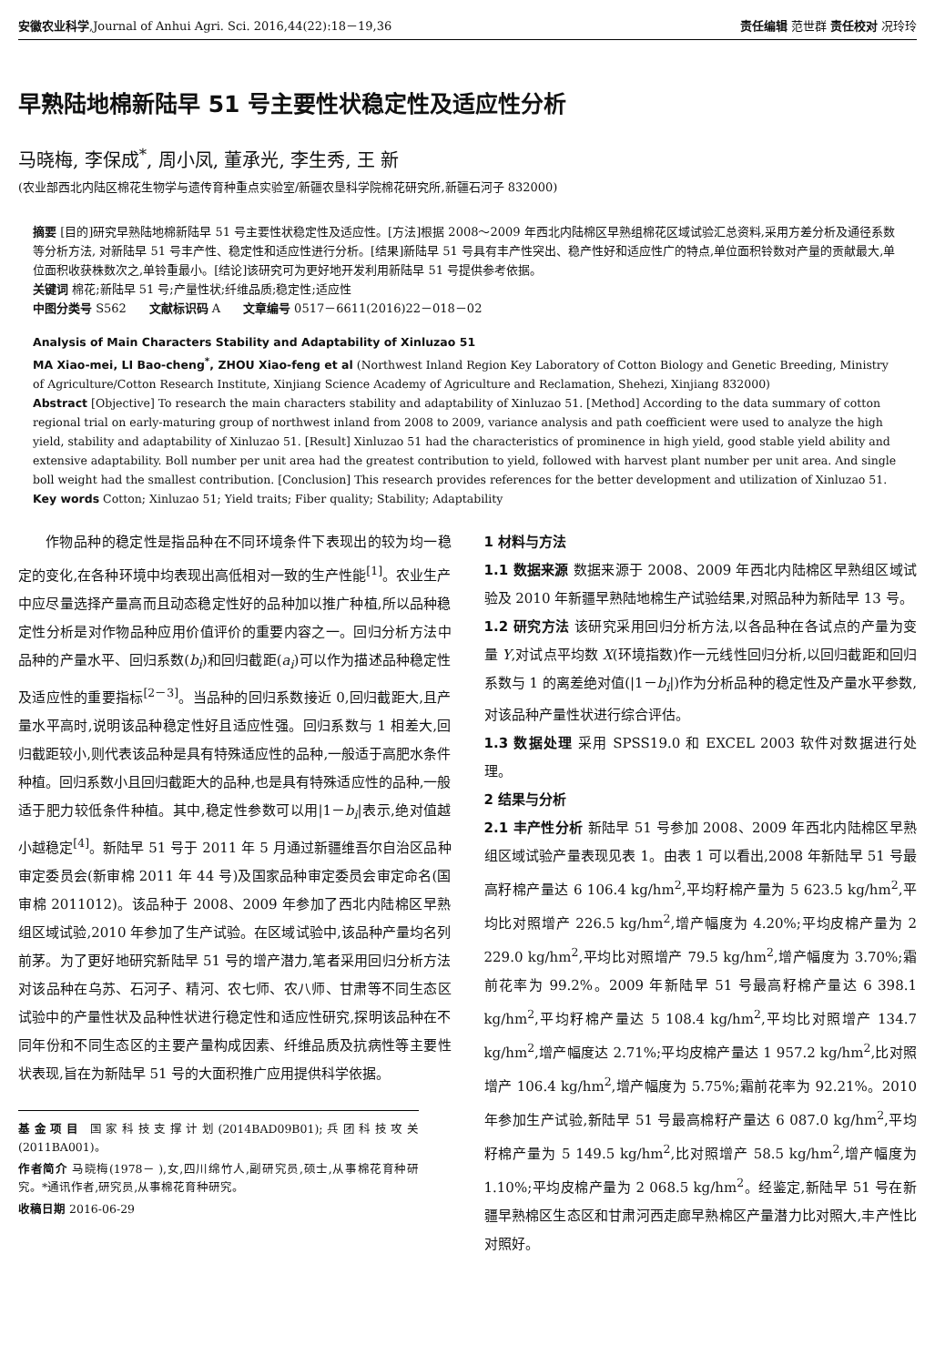安徽农业科学,Journal of Anhui Agri. Sci. 2016,44(22):18－19,36 责任编辑 范世群 责任校对 况玲玲
早熟陆地棉新陆早 51 号主要性状稳定性及适应性分析
马晓梅, 李保成<sup>*</sup>, 周小凤, 董承光, 李生秀, 王 新
(农业部西北内陆区棉花生物学与遗传育种重点实验室/新疆农垦科学院棉花研究所,新疆石河子 832000)
摘要 [目的]研究早熟陆地棉新陆早 51 号主要性状稳定性及适应性。[方法]根据 2008～2009 年西北内陆棉区早熟组棉花区域试验汇总资料,采用方差分析及通径系数等分析方法, 对新陆早 51 号丰产性、稳定性和适应性进行分析。[结果]新陆早 51 号具有丰产性突出、稳产性好和适应性广的特点,单位面积铃数对产量的贡献最大,单位面积收获株数次之,单铃重最小。[结论]该研究可为更好地开发利用新陆早 51 号提供参考依据。
关键词 棉花;新陆早 51 号;产量性状;纤维品质;稳定性;适应性
中图分类号 S562 文献标识码 A 文章编号 0517－6611(2016)22－018－02
Analysis of Main Characters Stability and Adaptability of Xinluzao 51
MA Xiao-mei, LI Bao-cheng<sup>*</sup>, ZHOU Xiao-feng et al (Northwest Inland Region Key Laboratory of Cotton Biology and Genetic Breeding, Ministry of Agriculture/Cotton Research Institute, Xinjiang Science Academy of Agriculture and Reclamation, Shehezi, Xinjiang 832000)
Abstract [Objective] To research the main characters stability and adaptability of Xinluzao 51. [Method] According to the data summary of cotton regional trial on early-maturing group of northwest inland from 2008 to 2009, variance analysis and path coefficient were used to analyze the high yield, stability and adaptability of Xinluzao 51. [Result] Xinluzao 51 had the characteristics of prominence in high yield, good stable yield ability and extensive adaptability. Boll number per unit area had the greatest contribution to yield, followed with harvest plant number per unit area. And single boll weight had the smallest contribution. [Conclusion] This research provides references for the better development and utilization of Xinluzao 51.
Key words Cotton; Xinluzao 51; Yield traits; Fiber quality; Stability; Adaptability
作物品种的稳定性是指品种在不同环境条件下表现出的较为均一稳定的变化,在各种环境中均表现出高低相对一致的生产性能<sup>[1]</sup>。农业生产中应尽量选择产量高而且动态稳定性好的品种加以推广种植,所以品种稳定性分析是对作物品种应用价值评价的重要内容之一。回归分析方法中品种的产量水平、回归系数(b<sub>i</sub>)和回归截距(a<sub>i</sub>)可以作为描述品种稳定性及适应性的重要指标<sup>[2－3]</sup>。当品种的回归系数接近 0,回归截距大,且产量水平高时,说明该品种稳定性好且适应性强。回归系数与 1 相差大,回归截距较小,则代表该品种是具有特殊适应性的品种,一般适于高肥水条件种植。回归系数小且回归截距大的品种,也是具有特殊适应性的品种,一般适于肥力较低条件种植。其中,稳定性参数可以用|1－b<sub>i</sub>|表示,绝对值越小越稳定<sup>[4]</sup>。新陆早 51 号于 2011 年 5 月通过新疆维吾尔自治区品种审定委员会(新审棉 2011 年 44 号)及国家品种审定委员会审定命名(国审棉 2011012)。该品种于 2008、2009 年参加了西北内陆棉区早熟组区域试验,2010 年参加了生产试验。在区域试验中,该品种产量均名列前茅。为了更好地研究新陆早 51 号的增产潜力,笔者采用回归分析方法对该品种在乌苏、石河子、精河、农七师、农八师、甘肃等不同生态区试验中的产量性状及品种性状进行稳定性和适应性研究,探明该品种在不同年份和不同生态区的主要产量构成因素、纤维品质及抗病性等主要性状表现,旨在为新陆早 51 号的大面积推广应用提供科学依据。
基金项目 国家科技支撑计划(2014BAD09B01);兵团科技攻关(2011BA001)。
作者简介 马晓梅(1978－ ),女,四川绵竹人,副研究员,硕士,从事棉花育种研究。*通讯作者,研究员,从事棉花育种研究。
收稿日期 2016-06-29
1 材料与方法
1.1 数据来源 数据来源于 2008、2009 年西北内陆棉区早熟组区域试验及 2010 年新疆早熟陆地棉生产试验结果,对照品种为新陆早 13 号。
1.2 研究方法 该研究采用回归分析方法,以各品种在各试点的产量为变量 Y,对试点平均数 X(环境指数)作一元线性回归分析,以回归截距和回归系数与 1 的离差绝对值(|1－b<sub>i</sub>|)作为分析品种的稳定性及产量水平参数,对该品种产量性状进行综合评估。
1.3 数据处理 采用 SPSS19.0 和 EXCEL 2003 软件对数据进行处理。
2 结果与分析
2.1 丰产性分析 新陆早 51 号参加 2008、2009 年西北内陆棉区早熟组区域试验产量表现见表 1。由表 1 可以看出,2008 年新陆早 51 号最高籽棉产量达 6 106.4 kg/hm<sup>2</sup>,平均籽棉产量为 5 623.5 kg/hm<sup>2</sup>,平均比对照增产 226.5 kg/hm<sup>2</sup>,增产幅度为 4.20%;平均皮棉产量为 2 229.0 kg/hm<sup>2</sup>,平均比对照增产 79.5 kg/hm<sup>2</sup>,增产幅度为 3.70%;霜前花率为 99.2%。2009 年新陆早 51 号最高籽棉产量达 6 398.1 kg/hm<sup>2</sup>,平均籽棉产量达 5 108.4 kg/hm<sup>2</sup>,平均比对照增产 134.7 kg/hm<sup>2</sup>,增产幅度达 2.71%;平均皮棉产量达 1 957.2 kg/hm<sup>2</sup>,比对照增产 106.4 kg/hm<sup>2</sup>,增产幅度为 5.75%;霜前花率为 92.21%。2010 年参加生产试验,新陆早 51 号最高棉籽产量达 6 087.0 kg/hm<sup>2</sup>,平均籽棉产量为 5 149.5 kg/hm<sup>2</sup>,比对照增产 58.5 kg/hm<sup>2</sup>,增产幅度为 1.10%;平均皮棉产量为 2 068.5 kg/hm<sup>2</sup>。经鉴定,新陆早 51 号在新疆早熟棉区生态区和甘肃河西走廊早熟棉区产量潜力比对照大,丰产性比对照好。